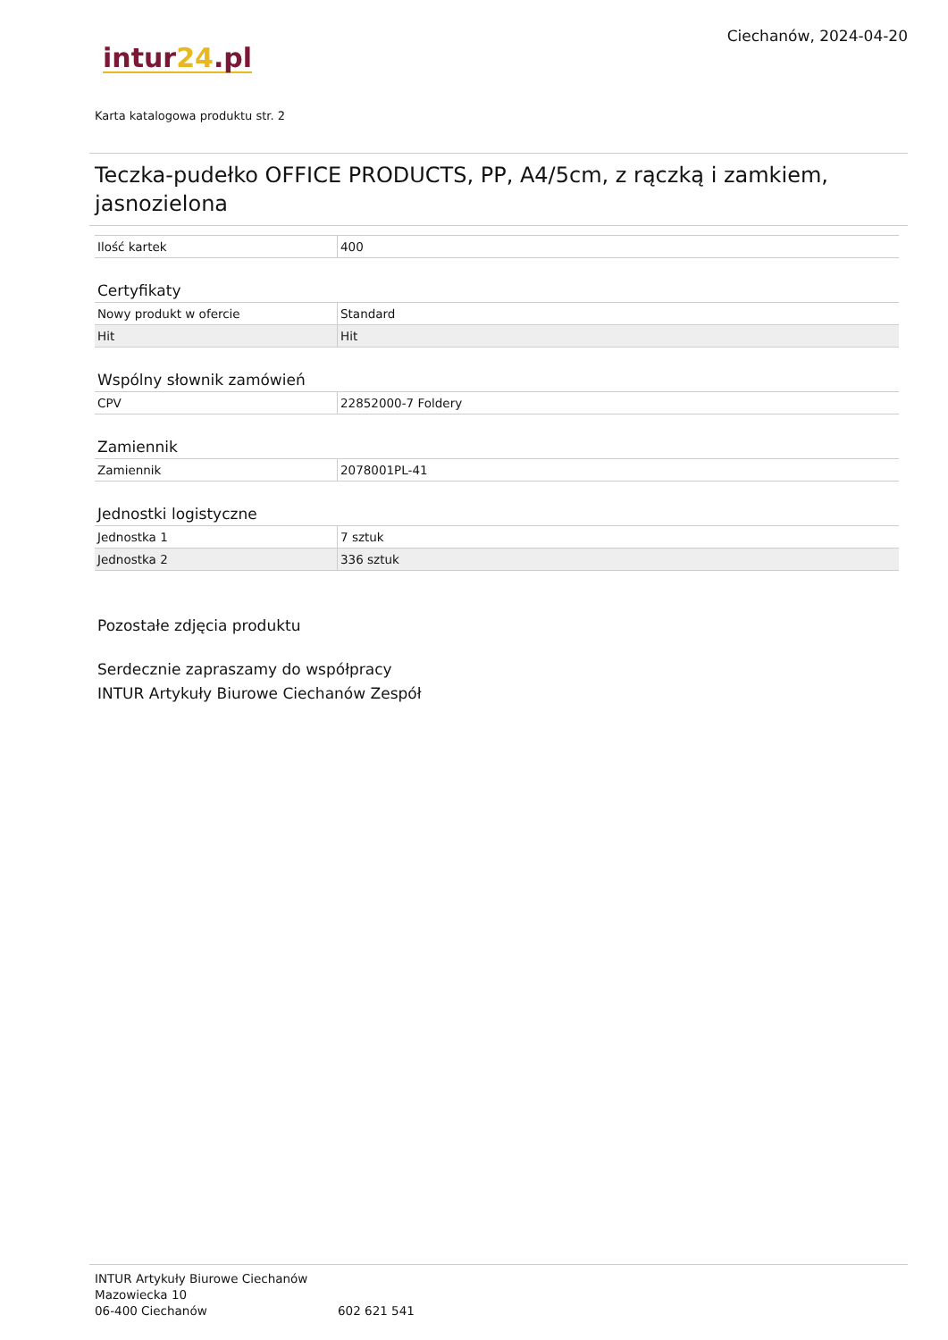intur24.pl
Ciechanów, 2024-04-20
Karta katalogowa produktu str. 2
Teczka-pudełko OFFICE PRODUCTS, PP, A4/5cm, z rączką i zamkiem, jasnozielona
| Ilość kartek | 400 |
Certyfikaty
| Nowy produkt w ofercie | Standard |
| Hit | Hit |
Wspólny słownik zamówień
| CPV | 22852000-7 Foldery |
Zamiennik
| Zamiennik | 2078001PL-41 |
Jednostki logistyczne
| Jednostka 1 | 7 sztuk |
| Jednostka 2 | 336 sztuk |
Pozostałe zdjęcia produktu
Serdecznie zapraszamy do współpracy
INTUR Artykuły Biurowe Ciechanów Zespół
INTUR Artykuły Biurowe Ciechanów
Mazowiecka 10
06-400 Ciechanów
602 621 541